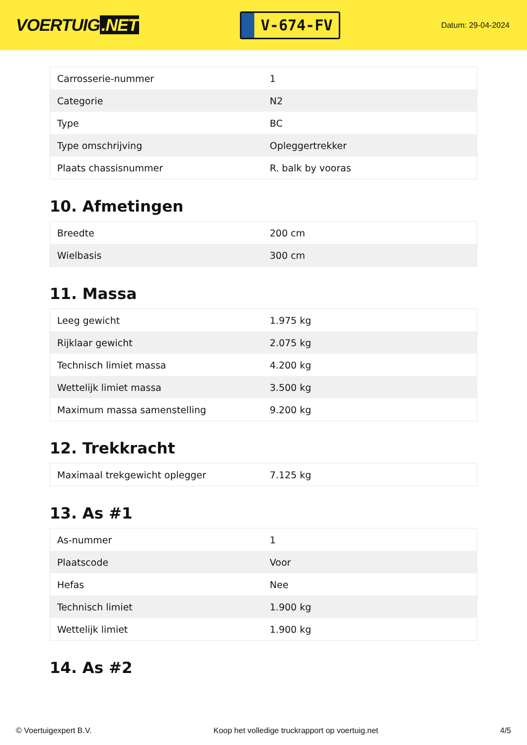VOERTUIG.NET
V-674-FV
Datum: 29-04-2024
| Carrosserie-nummer | 1 |
| Categorie | N2 |
| Type | BC |
| Type omschrijving | Opleggertrekker |
| Plaats chassisnummer | R. balk by vooras |
10. Afmetingen
| Breedte | 200 cm |
| Wielbasis | 300 cm |
11. Massa
| Leeg gewicht | 1.975 kg |
| Rijklaar gewicht | 2.075 kg |
| Technisch limiet massa | 4.200 kg |
| Wettelijk limiet massa | 3.500 kg |
| Maximum massa samenstelling | 9.200 kg |
12. Trekkracht
| Maximaal trekgewicht oplegger | 7.125 kg |
13. As #1
| As-nummer | 1 |
| Plaatscode | Voor |
| Hefas | Nee |
| Technisch limiet | 1.900 kg |
| Wettelijk limiet | 1.900 kg |
14. As #2
© Voertuigexpert B.V. Koop het volledige truckrapport op voertuig.net 4/5